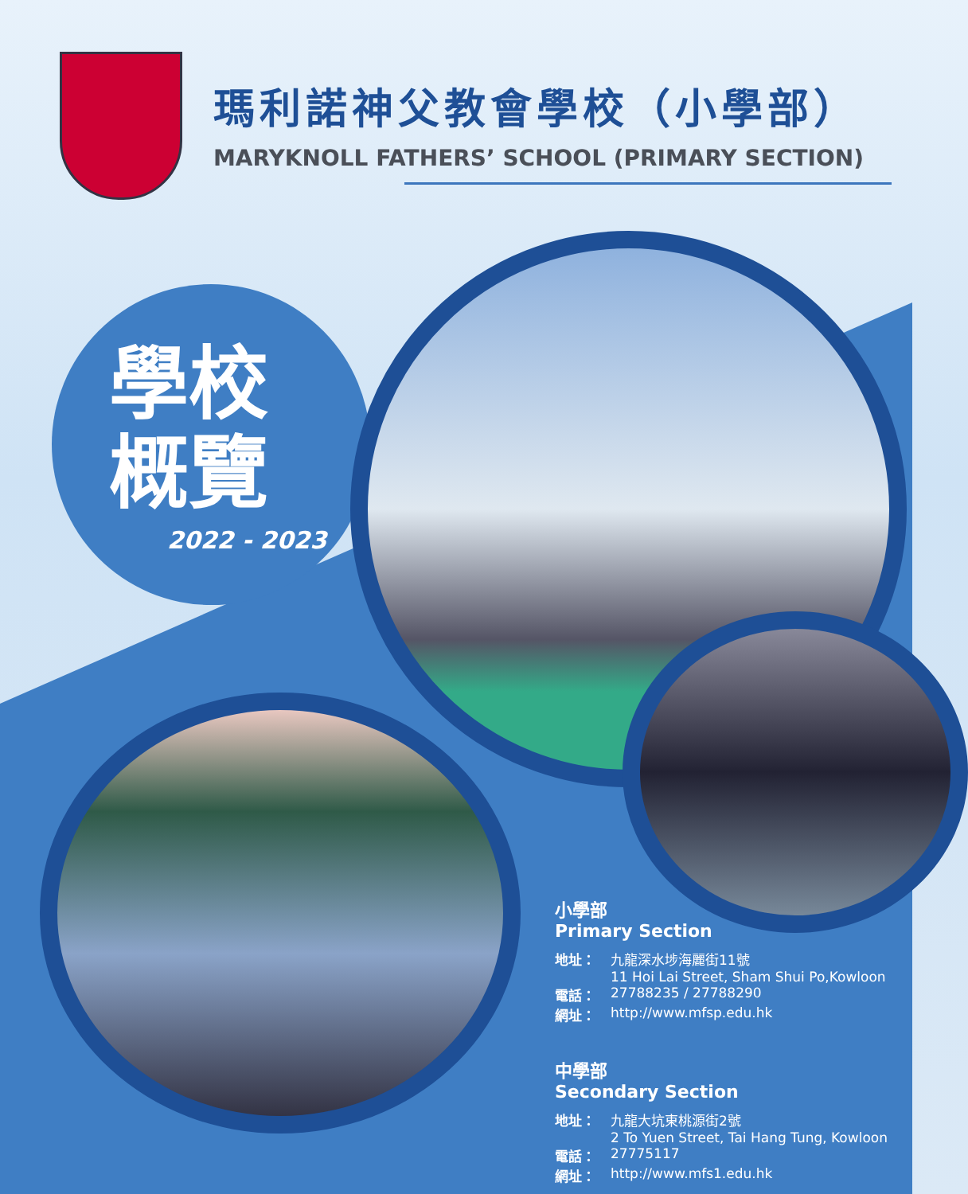瑪利諾神父教會學校（小學部）
MARYKNOLL FATHERS’ SCHOOL (PRIMARY SECTION)
學校概覽
2022 - 2023
小學部
Primary Section
地址： 九龍深水埗海麗街11號
11 Hoi Lai Street, Sham Shui Po,Kowloon
電話： 27788235 / 27788290
網址： http://www.mfsp.edu.hk
中學部
Secondary Section
地址： 九龍大坑東桃源街2號
2 To Yuen Street, Tai Hang Tung, Kowloon
電話： 27775117
網址： http://www.mfs1.edu.hk